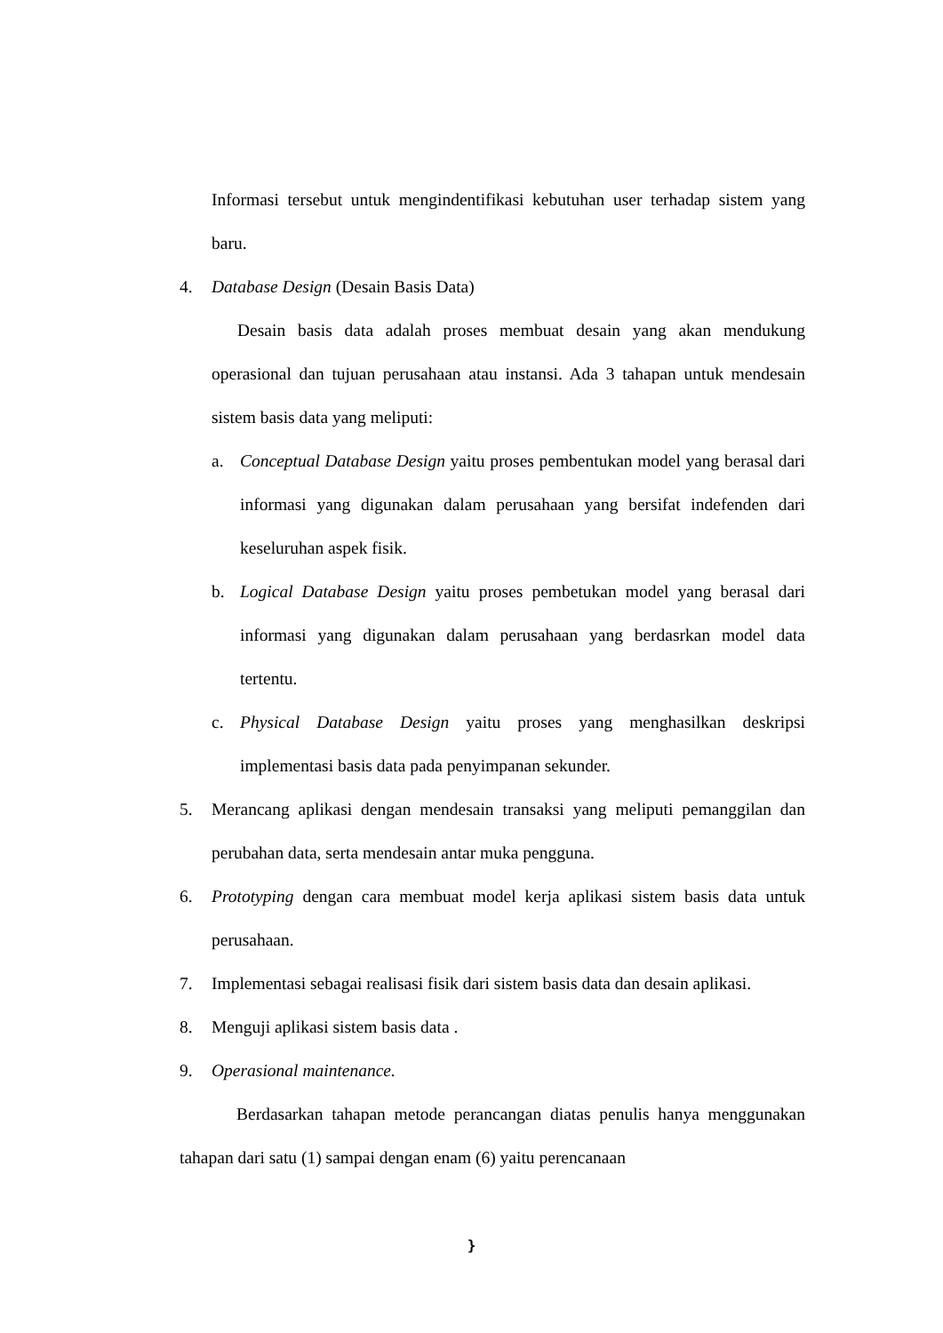Informasi tersebut untuk mengindentifikasi kebutuhan user terhadap sistem yang baru.
4. Database Design (Desain Basis Data)
Desain basis data adalah proses membuat desain yang akan mendukung operasional dan tujuan perusahaan atau instansi. Ada 3 tahapan untuk mendesain sistem basis data yang meliputi:
a. Conceptual Database Design yaitu proses pembentukan model yang berasal dari informasi yang digunakan dalam perusahaan yang bersifat indefenden dari keseluruhan aspek fisik.
b. Logical Database Design yaitu proses pembetukan model yang berasal dari informasi yang digunakan dalam perusahaan yang berdasrkan model data tertentu.
c. Physical Database Design yaitu proses yang menghasilkan deskripsi implementasi basis data pada penyimpanan sekunder.
5. Merancang aplikasi dengan mendesain transaksi yang meliputi pemanggilan dan perubahan data, serta mendesain antar muka pengguna.
6. Prototyping dengan cara membuat model kerja aplikasi sistem basis data untuk perusahaan.
7. Implementasi sebagai realisasi fisik dari sistem basis data dan desain aplikasi.
8. Menguji aplikasi sistem basis data .
9. Operasional maintenance.
Berdasarkan tahapan metode perancangan diatas penulis hanya menggunakan tahapan dari satu (1) sampai dengan enam (6) yaitu perencanaan
}